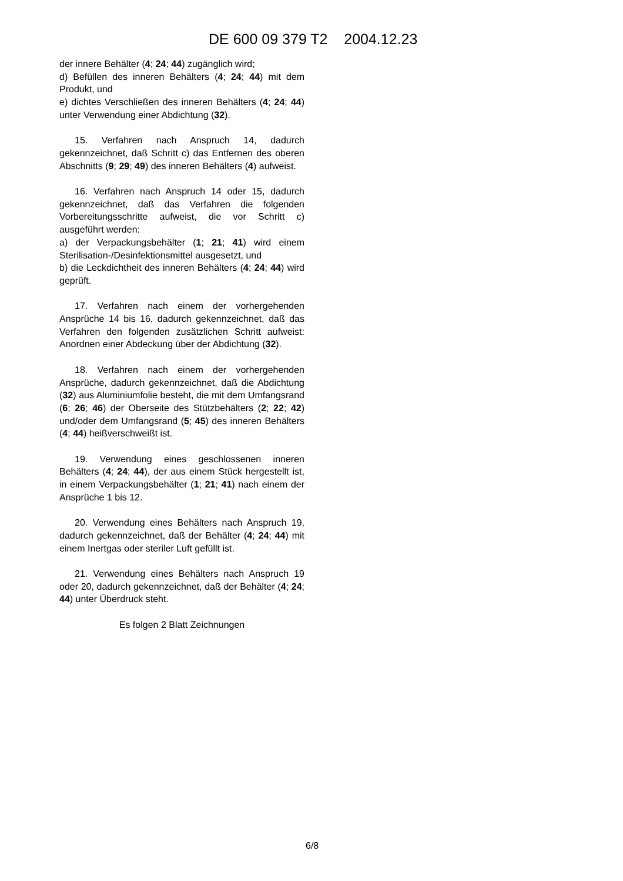DE 600 09 379 T2 2004.12.23
der innere Behälter (4; 24; 44) zugänglich wird;
d) Befüllen des inneren Behälters (4; 24; 44) mit dem Produkt, und
e) dichtes Verschließen des inneren Behälters (4; 24; 44) unter Verwendung einer Abdichtung (32).
15. Verfahren nach Anspruch 14, dadurch gekennzeichnet, daß Schritt c) das Entfernen des oberen Abschnitts (9; 29; 49) des inneren Behälters (4) aufweist.
16. Verfahren nach Anspruch 14 oder 15, dadurch gekennzeichnet, daß das Verfahren die folgenden Vorbereitungsschritte aufweist, die vor Schritt c) ausgeführt werden:
a) der Verpackungsbehälter (1; 21; 41) wird einem Sterilisation-/Desinfektionsmittel ausgesetzt, und
b) die Leckdichtheit des inneren Behälters (4; 24; 44) wird geprüft.
17. Verfahren nach einem der vorhergehenden Ansprüche 14 bis 16, dadurch gekennzeichnet, daß das Verfahren den folgenden zusätzlichen Schritt aufweist: Anordnen einer Abdeckung über der Abdichtung (32).
18. Verfahren nach einem der vorhergehenden Ansprüche, dadurch gekennzeichnet, daß die Abdichtung (32) aus Aluminiumfolie besteht, die mit dem Umfangsrand (6; 26; 46) der Oberseite des Stützbehälters (2; 22; 42) und/oder dem Umfangsrand (5; 45) des inneren Behälters (4; 44) heißverschweißt ist.
19. Verwendung eines geschlossenen inneren Behälters (4; 24; 44), der aus einem Stück hergestellt ist, in einem Verpackungsbehälter (1; 21; 41) nach einem der Ansprüche 1 bis 12.
20. Verwendung eines Behälters nach Anspruch 19, dadurch gekennzeichnet, daß der Behälter (4; 24; 44) mit einem Inertgas oder steriler Luft gefüllt ist.
21. Verwendung eines Behälters nach Anspruch 19 oder 20, dadurch gekennzeichnet, daß der Behälter (4; 24; 44) unter Überdruck steht.
Es folgen 2 Blatt Zeichnungen
6/8